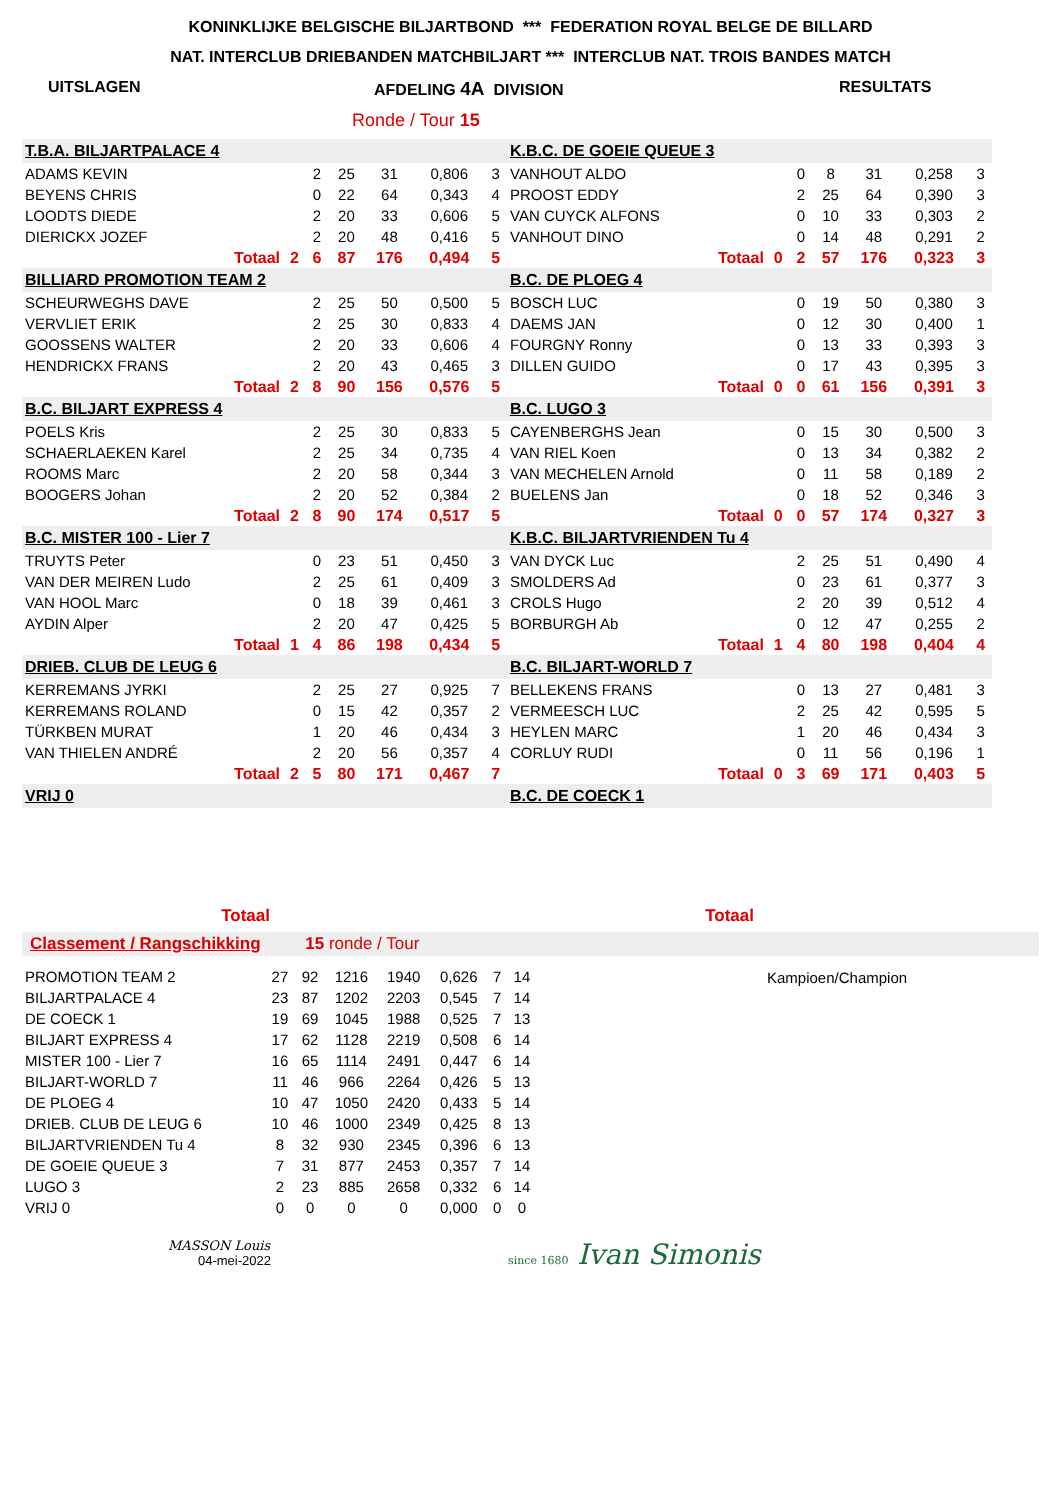KONINKLIJKE BELGISCHE BILJARTBOND *** FEDERATION ROYAL BELGE DE BILLARD
NAT. INTERCLUB DRIEBANDEN MATCHBILJART *** INTERCLUB NAT. TROIS BANDES MATCH
UITSLAGEN AFDELING 4A DIVISION RESULTATS
Ronde / Tour 15
| T.B.A. BILJARTPALACE 4 | | | | | | |
| ADAMS KEVIN | | 2 | 25 | 31 | 0,806 | 3 |
| BEYENS CHRIS | | 0 | 22 | 64 | 0,343 | 4 |
| LOODTS DIEDE | | 2 | 20 | 33 | 0,606 | 5 |
| DIERICKX JOZEF | | 2 | 20 | 48 | 0,416 | 5 |
| Totaal | 2 | 6 | 87 | 176 | 0,494 | 5 |
| BILLIARD PROMOTION TEAM 2 | | | | | | |
| SCHEURWEGHS DAVE | | 2 | 25 | 50 | 0,500 | 5 |
| VERVLIET ERIK | | 2 | 25 | 30 | 0,833 | 4 |
| GOOSSENS WALTER | | 2 | 20 | 33 | 0,606 | 4 |
| HENDRICKX FRANS | | 2 | 20 | 43 | 0,465 | 3 |
| Totaal | 2 | 8 | 90 | 156 | 0,576 | 5 |
| B.C. BILJART EXPRESS 4 | | | | | | |
| POELS Kris | | 2 | 25 | 30 | 0,833 | 5 |
| SCHAERLAEKEN Karel | | 2 | 25 | 34 | 0,735 | 4 |
| ROOMS Marc | | 2 | 20 | 58 | 0,344 | 3 |
| BOOGERS Johan | | 2 | 20 | 52 | 0,384 | 2 |
| Totaal | 2 | 8 | 90 | 174 | 0,517 | 5 |
| B.C. MISTER 100 - Lier 7 | | | | | | |
| TRUYTS Peter | | 0 | 23 | 51 | 0,450 | 3 |
| VAN DER MEIREN Ludo | | 2 | 25 | 61 | 0,409 | 3 |
| VAN HOOL Marc | | 0 | 18 | 39 | 0,461 | 3 |
| AYDIN Alper | | 2 | 20 | 47 | 0,425 | 5 |
| Totaal | 1 | 4 | 86 | 198 | 0,434 | 5 |
| DRIEB. CLUB DE LEUG 6 | | | | | | |
| KERREMANS JYRKI | | 2 | 25 | 27 | 0,925 | 7 |
| KERREMANS ROLAND | | 0 | 15 | 42 | 0,357 | 2 |
| TÜRKBEN MURAT | | 1 | 20 | 46 | 0,434 | 3 |
| VAN THIELEN ANDRÉ | | 2 | 20 | 56 | 0,357 | 4 |
| Totaal | 2 | 5 | 80 | 171 | 0,467 | 7 |
| VRIJ 0 | | | | | | |
| K.B.C. DE GOEIE QUEUE 3 | | | | | | |
| VANHOUT ALDO | | 0 | 8 | 31 | 0,258 | 3 |
| PROOST EDDY | | 2 | 25 | 64 | 0,390 | 3 |
| VAN CUYCK ALFONS | | 0 | 10 | 33 | 0,303 | 2 |
| VANHOUT DINO | | 0 | 14 | 48 | 0,291 | 2 |
| Totaal | 0 | 2 | 57 | 176 | 0,323 | 3 |
| B.C. DE PLOEG 4 | | | | | | |
| BOSCH LUC | | 0 | 19 | 50 | 0,380 | 3 |
| DAEMS JAN | | 0 | 12 | 30 | 0,400 | 1 |
| FOURGNY Ronny | | 0 | 13 | 33 | 0,393 | 3 |
| DILLEN GUIDO | | 0 | 17 | 43 | 0,395 | 3 |
| Totaal | 0 | 0 | 61 | 156 | 0,391 | 3 |
| B.C. LUGO 3 | | | | | | |
| CAYENBERGHS Jean | | 0 | 15 | 30 | 0,500 | 3 |
| VAN RIEL Koen | | 0 | 13 | 34 | 0,382 | 2 |
| VAN MECHELEN Arnold | | 0 | 11 | 58 | 0,189 | 2 |
| BUELENS Jan | | 0 | 18 | 52 | 0,346 | 3 |
| Totaal | 0 | 0 | 57 | 174 | 0,327 | 3 |
| K.B.C. BILJARTVRIENDEN Tu 4 | | | | | | |
| VAN DYCK Luc | | 2 | 25 | 51 | 0,490 | 4 |
| SMOLDERS Ad | | 0 | 23 | 61 | 0,377 | 3 |
| CROLS Hugo | | 2 | 20 | 39 | 0,512 | 4 |
| BORBURGH Ab | | 0 | 12 | 47 | 0,255 | 2 |
| Totaal | 1 | 4 | 80 | 198 | 0,404 | 4 |
| B.C. BILJART-WORLD 7 | | | | | | |
| BELLEKENS FRANS | | 0 | 13 | 27 | 0,481 | 3 |
| VERMEESCH LUC | | 2 | 25 | 42 | 0,595 | 5 |
| HEYLEN MARC | | 1 | 20 | 46 | 0,434 | 3 |
| CORLUY RUDI | | 0 | 11 | 56 | 0,196 | 1 |
| Totaal | 0 | 3 | 69 | 171 | 0,403 | 5 |
| B.C. DE COECK 1 | | | | | | |
Totaal Totaal
Classement / Rangschikking 15 ronde / Tour
| PROMOTION TEAM 2 | 27 | 92 | 1216 | 1940 | 0,626 | 7 | 14 |
| BILJARTPALACE 4 | 23 | 87 | 1202 | 2203 | 0,545 | 7 | 14 |
| DE COECK 1 | 19 | 69 | 1045 | 1988 | 0,525 | 7 | 13 |
| BILJART EXPRESS 4 | 17 | 62 | 1128 | 2219 | 0,508 | 6 | 14 |
| MISTER 100 - Lier 7 | 16 | 65 | 1114 | 2491 | 0,447 | 6 | 14 |
| BILJART-WORLD 7 | 11 | 46 | 966 | 2264 | 0,426 | 5 | 13 |
| DE PLOEG 4 | 10 | 47 | 1050 | 2420 | 0,433 | 5 | 14 |
| DRIEB. CLUB DE LEUG 6 | 10 | 46 | 1000 | 2349 | 0,425 | 8 | 13 |
| BILJARTVRIENDEN Tu 4 | 8 | 32 | 930 | 2345 | 0,396 | 6 | 13 |
| DE GOEIE QUEUE 3 | 7 | 31 | 877 | 2453 | 0,357 | 7 | 14 |
| LUGO 3 | 2 | 23 | 885 | 2658 | 0,332 | 6 | 14 |
| VRIJ 0 | 0 | 0 | 0 | 0 | 0,000 | 0 | 0 |
Kampioen/Champion
MASSON Louis
04-mei-2022
since 1680 Ivan Simonis